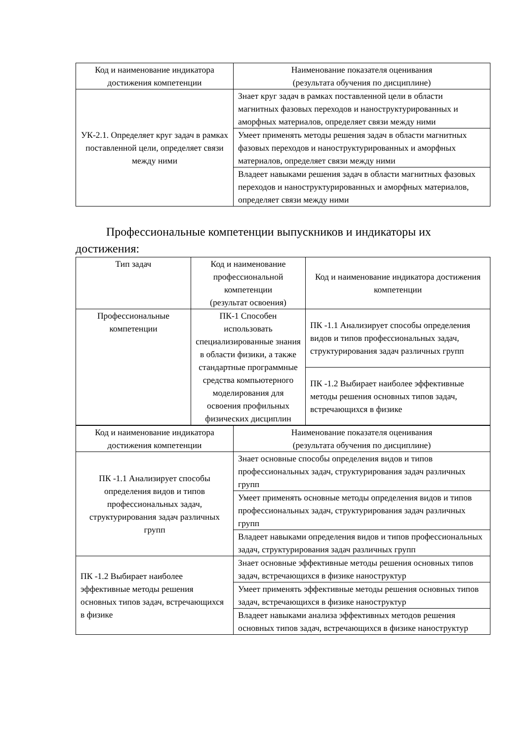| Код и наименование индикатора достижения компетенции | Наименование показателя оценивания (результата обучения по дисциплине) |
| --- | --- |
| УК-2.1. Определяет круг задач в рамках поставленной цели, определяет связи между ними | Знает круг задач в рамках поставленной цели в области магнитных фазовых переходов и наноструктурированных и аморфных материалов, определяет связи между ними |
| | Умеет применять методы решения задач в области магнитных фазовых переходов и наноструктурированных и аморфных материалов, определяет связи между ними |
| | Владеет навыками решения задач в области магнитных фазовых переходов и наноструктурированных и аморфных материалов, определяет связи между ними |
Профессиональные компетенции выпускников и индикаторы их достижения:
| Тип задач | Код и наименование профессиональной компетенции (результат освоения) | Код и наименование индикатора достижения компетенции |
| --- | --- | --- |
| Профессиональные компетенции | ПК-1 Способен использовать специализированные знания в области физики, а также стандартные программные средства компьютерного моделирования для освоения профильных физических дисциплин | ПК -1.1 Анализирует способы определения видов и типов профессиональных задач, структурирования задач различных групп |
| | | ПК -1.2 Выбирает наиболее эффективные методы решения основных типов задач, встречающихся в физике |
| Код и наименование индикатора достижения компетенции | Наименование показателя оценивания (результата обучения по дисциплине) |
| --- | --- |
| ПК -1.1 Анализирует способы определения видов и типов профессиональных задач, структурирования задач различных групп | Знает основные способы определения видов и типов профессиональных задач, структурирования задач различных групп |
| | Умеет применять основные методы определения видов и типов профессиональных задач, структурирования задач различных групп |
| | Владеет навыками определения видов и типов профессиональных задач, структурирования задач различных групп |
| ПК -1.2 Выбирает наиболее эффективные методы решения основных типов задач, встречающихся в физике | Знает основные эффективные методы решения основных типов задач, встречающихся в физике наноструктур |
| | Умеет применять эффективные методы решения основных типов задач, встречающихся в физике наноструктур |
| | Владеет навыками анализа эффективных методов решения основных типов задач, встречающихся в физике наноструктур |